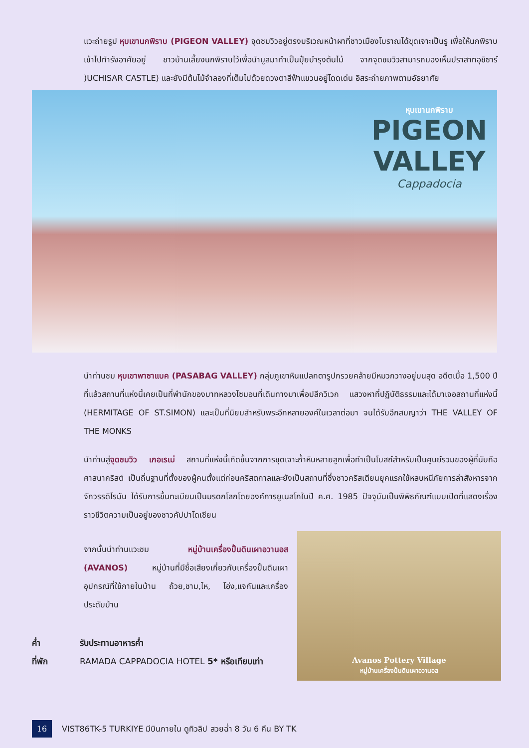แวะถ่ายรูป หุบเขานกพิราบ (PIGEON VALLEY) จุดชมวิวอยู่ตรงบริเวณหน้าผาที่ชาวเมืองโบราณได้ขุดเจาะเป็นรู เพื่อให้นกพิราบเข้าไปทำรังอาศัยอยู่ ชาวบ้านเลี้ยงนกพิราบไว้เพื่อนำมูลมาทำเป็นปุ๋ยบำรุงต้นไม้ จากจุดชมวิวสามารถมองเห็นปราสาทอุชิซาร์ )UCHISAR CASTLE) และยังมีต้นไม้จำลองที่เต็มไปด้วยดวงตาสีฟ้าแขวนอยู่โดดเด่น อิสระถ่ายภาพตามอัธยาศัย
หุบเขานกพิราบ
PIGEON
VALLEY
Cappadocia
นำท่านชม หุบเขาพาซาแบค (PASABAG VALLEY) กลุ่มภูเขาหินแปลกตารูปกรวยคล้ายมีหมวกวางอยู่บนสุด อดีตเมื่อ 1,500 ปีที่แล้วสถานที่แห่งนี้เคยเป็นที่พำนักของบาทหลวงไซมอนที่เดินทางมาเพื่อปลีกวิเวก แสวงหาที่ปฏิบัติธรรมและได้มาเจอสถานที่แห่งนี้ (HERMITAGE OF ST.SIMON) และเป็นที่นิยมสำหรับพระอีกหลายองค์ในเวลาต่อมา จนได้รับอีกสมญาว่า THE VALLEY OF THE MONKS
นำท่านสู่จุดชมวิว เกอเรเม่ สถานที่แห่งนี้เกิดขึ้นจากการขุดเจาะถ้ำหินหลายลูกเพื่อทำเป็นโบสถ์สำหรับเป็นศูนย์รวมของผู้ที่นับถือศาสนาคริสต์ เป็นถิ่นฐานที่ตั้งของผู้คนตั้งแต่ก่อนคริสตกาลและยังเป็นสถานที่ซึ่งชาวคริสเตียนยุคแรกใช้หลบหนีภัยการล่าสังหารจากจักวรรดิโรมัน ได้รับการขึ้นทะเบียนเป็นมรดกโลกโดยองค์การยูเนสโกในปี ค.ศ. 1985 ปัจจุบันเป็นพิพิธภัณฑ์แบบเปิดที่แสดงเรื่องราวชีวิตความเป็นอยู่ของชาวคัปปาโดเชียน
จากนั้นนำท่านแวะชม หมู่บ้านเครื่องปั้นดินเผาอวานอส (AVANOS) หมู่บ้านที่มีชื่อเสียงเกี่ยวกับเครื่องปั้นดินเผา อุปกรณ์ที่ใช้ภายในบ้าน ถ้วย,ชาม,ไห, โอ่ง,แจกันและเครื่องประดับบ้าน
ค่ำ รับประทานอาหารค่ำ
ที่พัก RAMADA CAPPADOCIA HOTEL 5* หรือเทียบเท่า
Avanos Pottery Village
หมู่บ้านเครื่องปั้นดินเผาอวานอส
16
VIST86TK-5 TURKIYE มีบินภายใน ดูทิวลิป สวยฉ่ำ 8 วัน 6 คืน BY TK